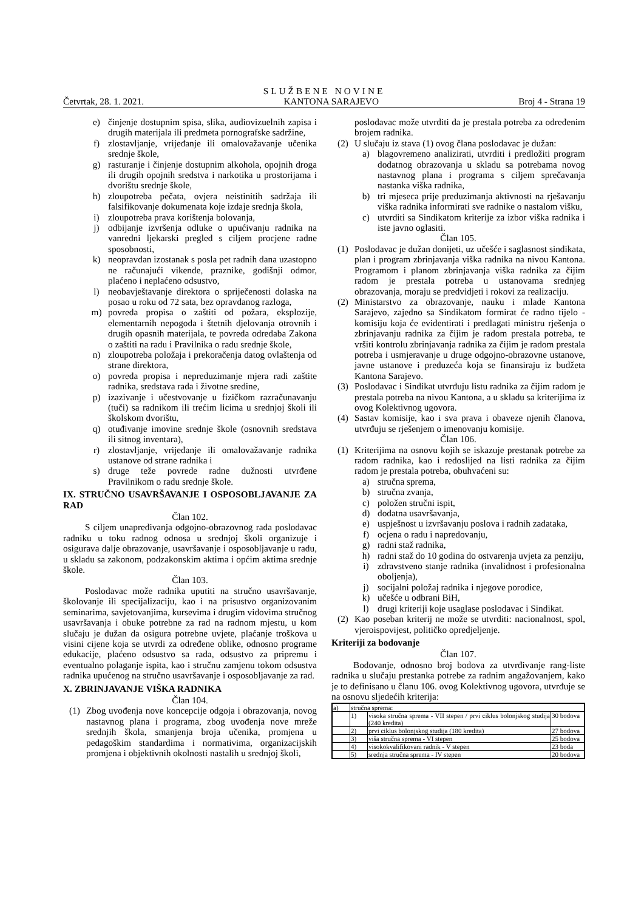SLUŽBENE NOVINE
Četvrtak, 28. 1. 2021. KANTONA SARAJEVO Broj 4 - Strana 19
e) činjenje dostupnim spisa, slika, audiovizuelnih zapisa i drugih materijala ili predmeta pornografske sadržine,
f) zlostavljanje, vrijeđanje ili omalovažavanje učenika srednje škole,
g) rasturanje i činjenje dostupnim alkohola, opojnih droga ili drugih opojnih sredstva i narkotika u prostorijama i dvorištu srednje škole,
h) zloupotreba pečata, ovjera neistinitih sadržaja ili falsifikovanje dokumenata koje izdaje srednja škola,
i) zloupotreba prava korištenja bolovanja,
j) odbijanje izvršenja odluke o upućivanju radnika na vanredni ljekarski pregled s ciljem procjene radne sposobnosti,
k) neopravdan izostanak s posla pet radnih dana uzastopno ne računajući vikende, praznike, godišnji odmor, plaćeno i neplaćeno odsustvo,
l) neobavještavanje direktora o spriječenosti dolaska na posao u roku od 72 sata, bez opravdanog razloga,
m) povreda propisa o zaštiti od požara, eksplozije, elementarnih nepogoda i štetnih djelovanja otrovnih i drugih opasnih materijala, te povreda odredaba Zakona o zaštiti na radu i Pravilnika o radu srednje škole,
n) zloupotreba položaja i prekoračenja datog ovlaštenja od strane direktora,
o) povreda propisa i nepreduzimanje mjera radi zaštite radnika, sredstava rada i životne sredine,
p) izazivanje i učestvovanje u fizičkom razračunavanju (tuči) sa radnikom ili trećim licima u srednjoj školi ili školskom dvorištu,
q) otuđivanje imovine srednje škole (osnovnih sredstava ili sitnog inventara),
r) zlostavljanje, vrijeđanje ili omalovažavanje radnika ustanove od strane radnika i
s) druge teže povrede radne dužnosti utvrđene Pravilnikom o radu srednje škole.
IX. STRUČNO USAVRŠAVANJE I OSPOSOBLJAVANJE ZA RAD
Član 102.
S ciljem unapređivanja odgojno-obrazovnog rada poslodavac radniku u toku radnog odnosa u srednjoj školi organizuje i osigurava dalje obrazovanje, usavršavanje i osposobljavanje u radu, u skladu sa zakonom, podzakonskim aktima i općim aktima srednje škole.
Član 103.
Poslodavac može radnika uputiti na stručno usavršavanje, školovanje ili specijalizaciju, kao i na prisustvo organizovanim seminarima, savjetovanjima, kursevima i drugim vidovima stručnog usavršavanja i obuke potrebne za rad na radnom mjestu, u kom slučaju je dužan da osigura potrebne uvjete, plaćanje troškova u visini cijene koja se utvrdi za određene oblike, odnosno programe edukacije, plaćeno odsustvo sa rada, odsustvo za pripremu i eventualno polaganje ispita, kao i stručnu zamjenu tokom odsustva radnika upućenog na stručno usavršavanje i osposobljavanje za rad.
X. ZBRINJAVANJE VIŠKA RADNIKA
Član 104.
(1) Zbog uvođenja nove koncepcije odgoja i obrazovanja, novog nastavnog plana i programa, zbog uvođenja nove mreže srednjih škola, smanjenja broja učenika, promjena u pedagoškim standardima i normativima, organizacijskih promjena i objektivnih okolnosti nastalih u srednjoj školi,
poslodavac može utvrditi da je prestala potreba za određenim brojem radnika.
(2) U slučaju iz stava (1) ovog člana poslodavac je dužan:
a) blagovremeno analizirati, utvrditi i predložiti program dodatnog obrazovanja u skladu sa potrebama novog nastavnog plana i programa s ciljem sprečavanja nastanka viška radnika,
b) tri mjeseca prije preduzimanja aktivnosti na rješavanju viška radnika informirati sve radnike o nastalom višku,
c) utvrditi sa Sindikatom kriterije za izbor viška radnika i iste javno oglasiti.
Član 105.
(1) Poslodavac je dužan donijeti, uz učešće i saglasnost sindikata, plan i program zbrinjavanja viška radnika na nivou Kantona. Programom i planom zbrinjavanja viška radnika za čijim radom je prestala potreba u ustanovama srednjeg obrazovanja, moraju se predvidjeti i rokovi za realizaciju.
(2) Ministarstvo za obrazovanje, nauku i mlade Kantona Sarajevo, zajedno sa Sindikatom formirat će radno tijelo - komisiju koja će evidentirati i predlagati ministru rješenja o zbrinjavanju radnika za čijim je radom prestala potreba, te vršiti kontrolu zbrinjavanja radnika za čijim je radom prestala potreba i usmjeravanje u druge odgojno-obrazovne ustanove, javne ustanove i preduzeća koja se finansiraju iz budžeta Kantona Sarajevo.
(3) Poslodavac i Sindikat utvrđuju listu radnika za čijim radom je prestala potreba na nivou Kantona, a u skladu sa kriterijima iz ovog Kolektivnog ugovora.
(4) Sastav komisije, kao i sva prava i obaveze njenih članova, utvrđuju se rješenjem o imenovanju komisije.
Član 106.
(1) Kriterijima na osnovu kojih se iskazuje prestanak potrebe za radom radnika, kao i redoslijed na listi radnika za čijim radom je prestala potreba, obuhvaćeni su:
a) stručna sprema,
b) stručna zvanja,
c) položen stručni ispit,
d) dodatna usavršavanja,
e) uspješnost u izvršavanju poslova i radnih zadataka,
f) ocjena o radu i napredovanju,
g) radni staž radnika,
h) radni staž do 10 godina do ostvarenja uvjeta za penziju,
i) zdravstveno stanje radnika (invalidnost i profesionalna oboljenja),
j) socijalni položaj radnika i njegove porodice,
k) učešće u odbrani BiH,
l) drugi kriteriji koje usaglase poslodavac i Sindikat.
(2) Kao poseban kriterij ne može se utvrditi: nacionalnost, spol, vjeroispovijest, političko opredjeljenje.
Kriteriji za bodovanje
Član 107.
Bodovanje, odnosno broj bodova za utvrđivanje rang-liste radnika u slučaju prestanka potrebe za radnim angažovanjem, kako je to definisano u članu 106. ovog Kolektivnog ugovora, utvrđuje se na osnovu sljedećih kriterija:
| a) | stručna sprema: | | |
| | 1) | visoka stručna sprema - VII stepen / prvi ciklus bolonjskog studija (240 kredita) | 30 bodova |
| | 2) | prvi ciklus bolonjskog studija (180 kredita) | 27 bodova |
| | 3) | viša stručna sprema - VI stepen | 25 bodova |
| | 4) | visokokvalifikovani radnik - V stepen | 23 boda |
| | 5) | srednja stručna sprema - IV stepen | 20 bodova |